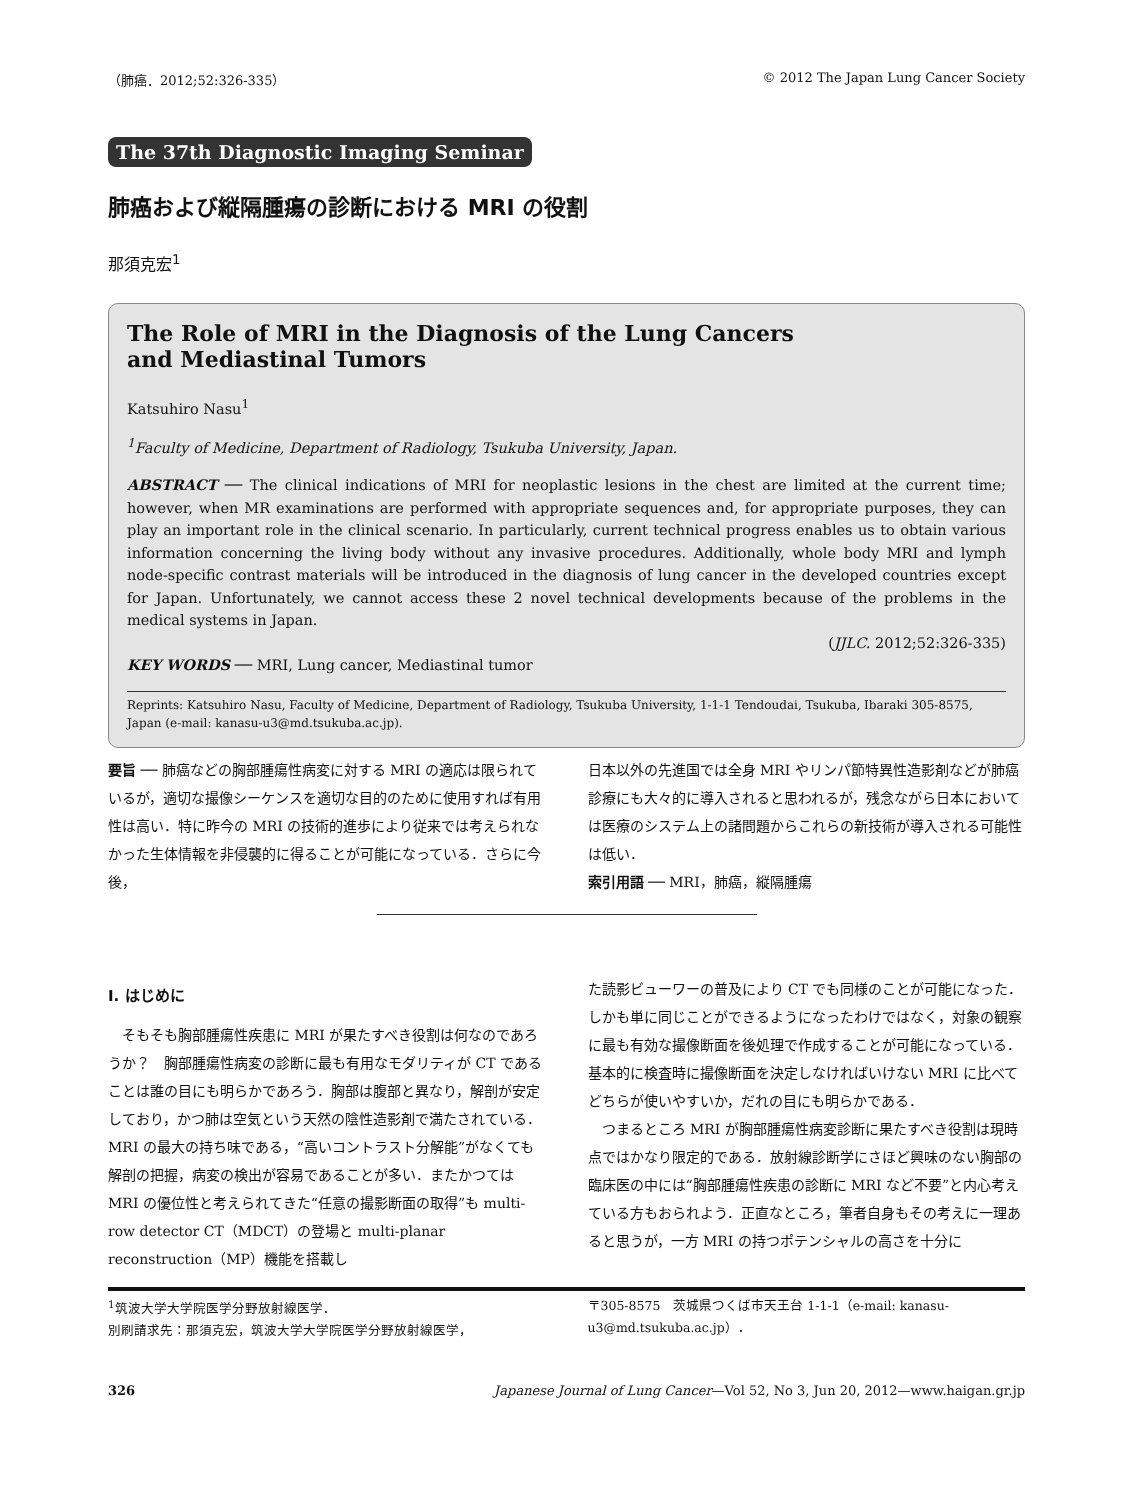（肺癌．2012;52:326-335） © 2012 The Japan Lung Cancer Society
The 37th Diagnostic Imaging Seminar
肺癌および縦隔腫瘍の診断における MRI の役割
那須克宏<sup>1</sup>
The Role of MRI in the Diagnosis of the Lung Cancers
and Mediastinal Tumors
Katsuhiro Nasu<sup>1</sup>
<sup>1</sup> Faculty of Medicine, Department of Radiology, Tsukuba University, Japan.
ABSTRACT ── The clinical indications of MRI for neoplastic lesions in the chest are limited at the current time; however, when MR examinations are performed with appropriate sequences and, for appropriate purposes, they can play an important role in the clinical scenario. In particularly, current technical progress enables us to obtain various information concerning the living body without any invasive procedures. Additionally, whole body MRI and lymph node-specific contrast materials will be introduced in the diagnosis of lung cancer in the developed countries except for Japan. Unfortunately, we cannot access these 2 novel technical developments because of the problems in the medical systems in Japan.
(JJLC. 2012;52:326-335)
KEY WORDS ── MRI, Lung cancer, Mediastinal tumor
Reprints: Katsuhiro Nasu, Faculty of Medicine, Department of Radiology, Tsukuba University, 1-1-1 Tendoudai, Tsukuba, Ibaraki 305-8575, Japan (e-mail: kanasu-u3@md.tsukuba.ac.jp).
要旨 ── 肺癌などの胸部腫瘍性病変に対する MRI の適応は限られているが，適切な撮像シーケンスを適切な目的のために使用すれば有用性は高い．特に昨今の MRI の技術的進歩により従来では考えられなかった生体情報を非侵襲的に得ることが可能になっている．さらに今後，
日本以外の先進国では全身 MRI やリンパ節特異性造影剤などが肺癌診療にも大々的に導入されると思われるが，残念ながら日本においては医療のシステム上の諸問題からこれらの新技術が導入される可能性は低い．
索引用語 ── MRI，肺癌，縦隔腫瘍
I. はじめに
　そもそも胸部腫瘍性疾患に MRI が果たすべき役割は何なのであろうか？　胸部腫瘍性病変の診断に最も有用なモダリティが CT であることは誰の目にも明らかであろう．胸部は腹部と異なり，解剖が安定しており，かつ肺は空気という天然の陰性造影剤で満たされている．MRI の最大の持ち味である，“高いコントラスト分解能”がなくても解剖の把握，病変の検出が容易であることが多い．またかつては MRI の優位性と考えられてきた“任意の撮影断面の取得”も multi-row detector CT（MDCT）の登場と multi-planar reconstruction（MP）機能を搭載し
た読影ビューワーの普及により CT でも同様のことが可能になった．しかも単に同じことができるようになったわけではなく，対象の観察に最も有効な撮像断面を後処理で作成することが可能になっている．基本的に検査時に撮像断面を決定しなければいけない MRI に比べてどちらが使いやすいか，だれの目にも明らかである．
　つまるところ MRI が胸部腫瘍性病変診断に果たすべき役割は現時点ではかなり限定的である．放射線診断学にさほど興味のない胸部の臨床医の中には“胸部腫瘍性疾患の診断に MRI など不要”と内心考えている方もおられよう．正直なところ，筆者自身もその考えに一理あると思うが，一方 MRI の持つポテンシャルの高さを十分に
<sup>1</sup> 筑波大学大学院医学分野放射線医学．
別刷請求先：那須克宏，筑波大学大学院医学分野放射線医学，
〒305-8575　茨城県つくば市天王台 1-1-1（e-mail: kanasu-u3@md.tsukuba.ac.jp）．
326 Japanese Journal of Lung Cancer—Vol 52, No 3, Jun 20, 2012—www.haigan.gr.jp